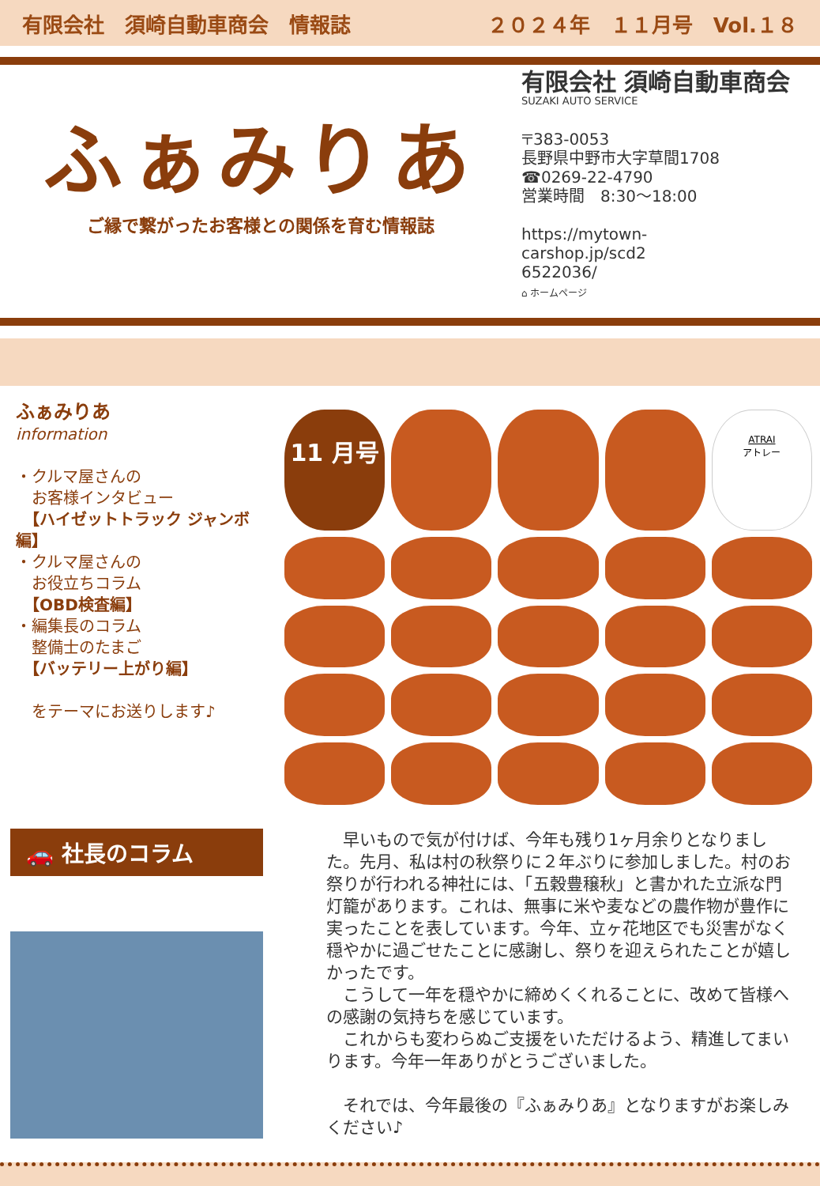有限会社　須崎自動車商会　情報誌 ２０２４年　１１月号　Vol.１８
ふぁみりあ
ご縁で繋がったお客様との関係を育む情報誌
有限会社 須崎自動車商会
SUZAKI AUTO SERVICE
〒383-0053
長野県中野市大字草間1708
☎0269-22-4790
営業時間　8:30～18:00
https://mytown-
carshop.jp/scd2
6522036/
⌂ ホームページ
ふぁみりあ
information
・クルマ屋さんの
　お客様インタビュー
　【ハイゼットトラック ジャンボ編】
・クルマ屋さんの
　お役立ちコラム
　【OBD検査編】
・編集長のコラム
　整備士のたまご
　【バッテリー上がり編】
　をテーマにお送りします♪
11 月号
ATRAI
アトレー
🚗 社長のコラム
　早いもので気が付けば、今年も残り1ヶ月余りとなりました。先月、私は村の秋祭りに２年ぶりに参加しました。村のお祭りが行われる神社には、「五穀豊穣秋」と書かれた立派な門灯籠があります。これは、無事に米や麦などの農作物が豊作に実ったことを表しています。今年、立ヶ花地区でも災害がなく穏やかに過ごせたことに感謝し、祭りを迎えられたことが嬉しかったです。
　こうして一年を穏やかに締めくくれることに、改めて皆様への感謝の気持ちを感じています。
　これからも変わらぬご支援をいただけるよう、精進してまいります。今年一年ありがとうございました。
　それでは、今年最後の『ふぁみりあ』となりますがお楽しみください♪